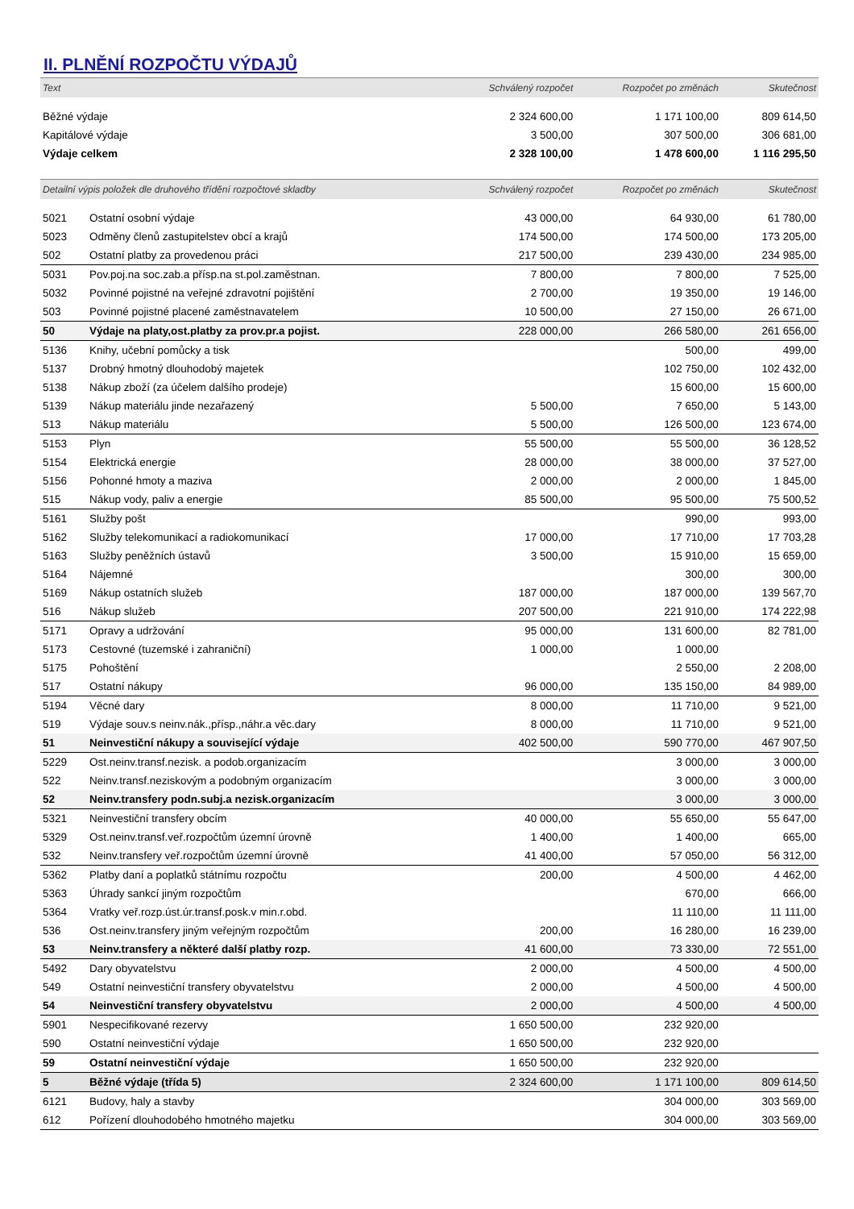II. PLNĚNÍ ROZPOČTU VÝDAJŮ
| Text | | Schválený rozpočet | Rozpočet po změnách | Skutečnost |
| --- | --- | --- | --- | --- |
| Běžné výdaje | | 2 324 600,00 | 1 171 100,00 | 809 614,50 |
| Kapitálové výdaje | | 3 500,00 | 307 500,00 | 306 681,00 |
| Výdaje celkem | | 2 328 100,00 | 1 478 600,00 | 1 116 295,50 |
| Detailní výpis položek dle druhového třídění rozpočtové skladby | | Schválený rozpočet | Rozpočet po změnách | Skutečnost |
| 5021 | Ostatní osobní výdaje | 43 000,00 | 64 930,00 | 61 780,00 |
| 5023 | Odměny členů zastupitelstev obcí a krajů | 174 500,00 | 174 500,00 | 173 205,00 |
| 502 | Ostatní platby za provedenou práci | 217 500,00 | 239 430,00 | 234 985,00 |
| 5031 | Pov.poj.na soc.zab.a přísp.na st.pol.zaměstnan. | 7 800,00 | 7 800,00 | 7 525,00 |
| 5032 | Povinné pojistné na veřejné zdravotní pojištění | 2 700,00 | 19 350,00 | 19 146,00 |
| 503 | Povinné pojistné placené zaměstnavatelem | 10 500,00 | 27 150,00 | 26 671,00 |
| 50 | Výdaje na platy,ost.platby za prov.pr.a pojist. | 228 000,00 | 266 580,00 | 261 656,00 |
| 5136 | Knihy, učební pomůcky a tisk | | 500,00 | 499,00 |
| 5137 | Drobný hmotný dlouhodobý majetek | | 102 750,00 | 102 432,00 |
| 5138 | Nákup zboží (za účelem dalšího prodeje) | | 15 600,00 | 15 600,00 |
| 5139 | Nákup materiálu jinde nezařazený | 5 500,00 | 7 650,00 | 5 143,00 |
| 513 | Nákup materiálu | 5 500,00 | 126 500,00 | 123 674,00 |
| 5153 | Plyn | 55 500,00 | 55 500,00 | 36 128,52 |
| 5154 | Elektrická energie | 28 000,00 | 38 000,00 | 37 527,00 |
| 5156 | Pohonné hmoty a maziva | 2 000,00 | 2 000,00 | 1 845,00 |
| 515 | Nákup vody, paliv a energie | 85 500,00 | 95 500,00 | 75 500,52 |
| 5161 | Služby pošt | | 990,00 | 993,00 |
| 5162 | Služby telekomunikací a radiokomunikací | 17 000,00 | 17 710,00 | 17 703,28 |
| 5163 | Služby peněžních ústavů | 3 500,00 | 15 910,00 | 15 659,00 |
| 5164 | Nájemné | | 300,00 | 300,00 |
| 5169 | Nákup ostatních služeb | 187 000,00 | 187 000,00 | 139 567,70 |
| 516 | Nákup služeb | 207 500,00 | 221 910,00 | 174 222,98 |
| 5171 | Opravy a udržování | 95 000,00 | 131 600,00 | 82 781,00 |
| 5173 | Cestovné (tuzemské i zahraniční) | 1 000,00 | 1 000,00 | |
| 5175 | Pohoštění | | 2 550,00 | 2 208,00 |
| 517 | Ostatní nákupy | 96 000,00 | 135 150,00 | 84 989,00 |
| 5194 | Věcné dary | 8 000,00 | 11 710,00 | 9 521,00 |
| 519 | Výdaje souv.s neinv.nák.,přísp.,náhr.a věc.dary | 8 000,00 | 11 710,00 | 9 521,00 |
| 51 | Neinvestiční nákupy a související výdaje | 402 500,00 | 590 770,00 | 467 907,50 |
| 5229 | Ost.neinv.transf.nezisk. a podob.organizacím | | 3 000,00 | 3 000,00 |
| 522 | Neinv.transf.neziskovým a podobným organizacím | | 3 000,00 | 3 000,00 |
| 52 | Neinv.transfery podn.subj.a nezisk.organizacím | | 3 000,00 | 3 000,00 |
| 5321 | Neinvestiční transfery obcím | 40 000,00 | 55 650,00 | 55 647,00 |
| 5329 | Ost.neinv.transf.veř.rozpočtům územní úrovně | 1 400,00 | 1 400,00 | 665,00 |
| 532 | Neinv.transfery veř.rozpočtům územní úrovně | 41 400,00 | 57 050,00 | 56 312,00 |
| 5362 | Platby daní a poplatků státnímu rozpočtu | 200,00 | 4 500,00 | 4 462,00 |
| 5363 | Úhrady sankcí jiným rozpočtům | | 670,00 | 666,00 |
| 5364 | Vratky veř.rozp.úst.úr.transf.posk.v min.r.obd. | | 11 110,00 | 11 111,00 |
| 536 | Ost.neinv.transfery jiným veřejným rozpočtům | 200,00 | 16 280,00 | 16 239,00 |
| 53 | Neinv.transfery a některé další platby rozp. | 41 600,00 | 73 330,00 | 72 551,00 |
| 5492 | Dary obyvatelstvu | 2 000,00 | 4 500,00 | 4 500,00 |
| 549 | Ostatní neinvestiční transfery obyvatelstvu | 2 000,00 | 4 500,00 | 4 500,00 |
| 54 | Neinvestiční transfery obyvatelstvu | 2 000,00 | 4 500,00 | 4 500,00 |
| 5901 | Nespecifikované rezervy | 1 650 500,00 | 232 920,00 | |
| 590 | Ostatní neinvestiční výdaje | 1 650 500,00 | 232 920,00 | |
| 59 | Ostatní neinvestiční výdaje | 1 650 500,00 | 232 920,00 | |
| 5 | Běžné výdaje (třída 5) | 2 324 600,00 | 1 171 100,00 | 809 614,50 |
| 6121 | Budovy, haly a stavby | | 304 000,00 | 303 569,00 |
| 612 | Pořízení dlouhodobého hmotného majetku | | 304 000,00 | 303 569,00 |